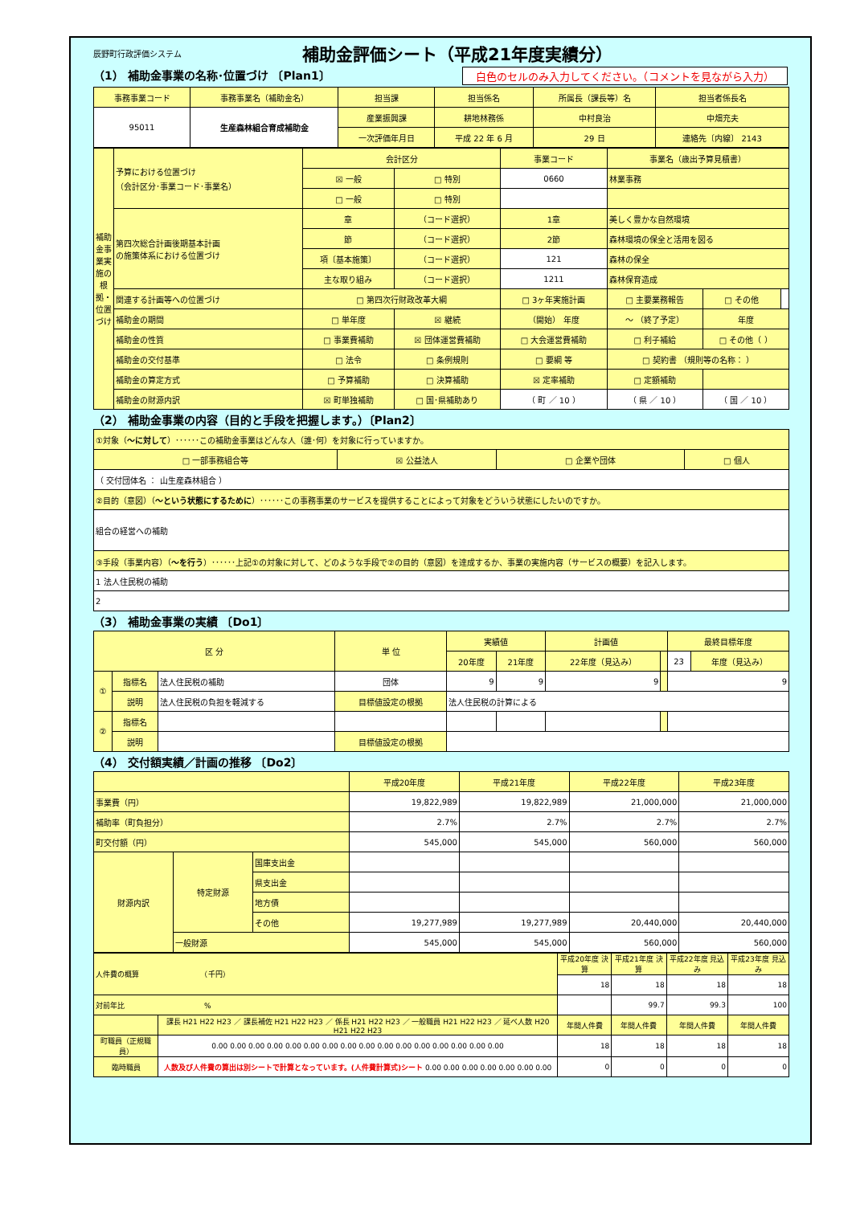辰野町行政評価システム 補助金評価シート（平成21年度実績分）
（1） 補助金事業の名称･位置づけ 〔Plan1〕 白色のセルのみ入力してください。（コメントを見ながら入力）
| 事務事業コード | 事務事業名（補助金名） | 担当課 | 担当係名 | 所属長（課長等）名 | 担当者係長名 |
| --- | --- | --- | --- | --- | --- |
| 95011 | 生産森林組合育成補助金 | 産業振興課 | 耕地林務係 | 中村良治 | 中畑充夫 |
| | | 一次評価年月日 | 平成 22 年 6 月 | 29 日 | 連絡先〔内線〕 2143 |
| 補助金事業実施の根拠・位置づけ | 予算における位置づけ （会計区分･事業コード･事業名） | 会計区分 | | 事業コード | 事業名（歳出予算見積書） | | |
| | | ☒ 一般 | □ 特別 | 0660 | 林業事務 | | |
| | | □ 一般 | □ 特別 | | | | |
| | 第四次総合計画後期基本計画 の施策体系における位置づけ | 章 | （コード選択） | 1章 | 美しく豊かな自然環境 | | |
| | | 節 | （コード選択） | 2節 | 森林環境の保全と活用を図る | | |
| | | 項〔基本施策〕 | （コード選択） | 121 | 森林の保全 | | |
| | | 主な取り組み | （コード選択） | 1211 | 森林保育造成 | | |
| | 関連する計画等への位置づけ | □ 第四次行財政改革大綱 | | □ 3ヶ年実施計画 | □ 主要業務報告 | □ その他 | |
| | 補助金の期間 | □ 単年度 | ☒ 継続 | （開始） 年度 | ～ （終了予定） | 年度 | |
| | 補助金の性質 | □ 事業費補助 | ☒ 団体運営費補助 | □ 大会運営費補助 | □ 利子補給 | □ その他（ ） | |
| | 補助金の交付基準 | □ 法令 | □ 条例規則 | □ 要綱 等 | □ 契約書 （規則等の名称： ） | | |
| | 補助金の算定方式 | □ 予算補助 | □ 決算補助 | ☒ 定率補助 | □ 定額補助 | | |
| | 補助金の財源内訳 | ☒ 町単独補助 | □ 国･県補助あり | （ 町 ／ 10 ） | （ 県 ／ 10 ） | （ 国 ／ 10 ） | |
（2） 補助金事業の内容（目的と手段を把握します。）〔Plan2〕
| ①対象（ ～に対して ）･･････この補助金事業はどんな人（誰･何）を対象に行っていますか。 | | | |
| □ 一部事務組合等 | ☒ 公益法人 | □ 企業や団体 | □ 個人 |
| （ 交付団体名 ： 山生産森林組合 ） | | | |
| ②目的（意図）（ ～という状態にするために ）･･････この事務事業のサービスを提供することによって対象をどういう状態にしたいのですか。 | | | |
| 組合の経営への補助 | | | |
| ③手段（事業内容）（ ～を行う ）･･････上記①の対象に対して、どのような手段で②の目的（意図）を達成するか、事業の実施内容（サービスの概要）を記入します。 | | | |
| 1 法人住民税の補助 | | | |
| 2 | | | |
（3） 補助金事業の実績 〔Do1〕
| 区 分 | | | 単 位 | 実績値 | | 計画値 | | 最終目標年度 | |
| --- | --- | --- | --- | --- | --- | --- | --- | --- | --- |
| | | | | 20年度 | 21年度 | 22年度（見込み） | | 23 | 年度（見込み） |
| ① | 指標名 | 法人住民税の補助 | 団体 | 9 | 9 | 9 | | 9 | |
| | 説明 | 法人住民税の負担を軽減する | 目標値設定の根拠 | 法人住民税の計算による | | | | | |
| ② | 指標名 | | | | | | | | |
| | 説明 | | 目標値設定の根拠 | | | | | | |
（4） 交付額実績／計画の推移 〔Do2〕
| | | | 平成20年度 | 平成21年度 | 平成22年度 | 平成23年度 |
| --- | --- | --- | --- | --- | --- | --- |
| 事業費（円） | | | 19,822,989 | 19,822,989 | 21,000,000 | 21,000,000 |
| 補助率（町負担分） | | | 2.7% | 2.7% | 2.7% | 2.7% |
| 町交付額（円） | | | 545,000 | 545,000 | 560,000 | 560,000 |
| 財源内訳 | 特定財源 | 国庫支出金 | | | | |
| | | 県支出金 | | | | |
| | | 地方債 | | | | |
| | | その他 | 19,277,989 | 19,277,989 | 20,440,000 | 20,440,000 |
| | 一般財源 | | 545,000 | 545,000 | 560,000 | 560,000 |
| 人件費の概算 （千円） | | 平成20年度 決算 | 平成21年度 決算 | 平成22年度 見込み | 平成23年度 見込み |
| | | 18 | 18 | 18 | 18 |
| 対前年比 % | | | 99.7 | 99.3 | 100 |
| | 課長 H21 H22 H23 ／ 課長補佐 H21 H22 H23 ／ 係長 H21 H22 H23 ／ 一般職員 H21 H22 H23 ／ 延べ人数 H20 H21 H22 H23 | 年間人件費 | 年間人件費 | 年間人件費 | 年間人件費 |
| 町職員（正規職員） | 0.00 0.00 0.00 0.00 0.00 0.00 0.00 0.00 0.00 0.00 0.00 0.00 0.00 0.00 0.00 0.00 | 18 | 18 | 18 | 18 |
| 臨時職員 | 人数及び人件費の算出は別シートで計算となっています。(人件費計算式)シート 0.00 0.00 0.00 0.00 0.00 0.00 0.00 | 0 | 0 | 0 | 0 |